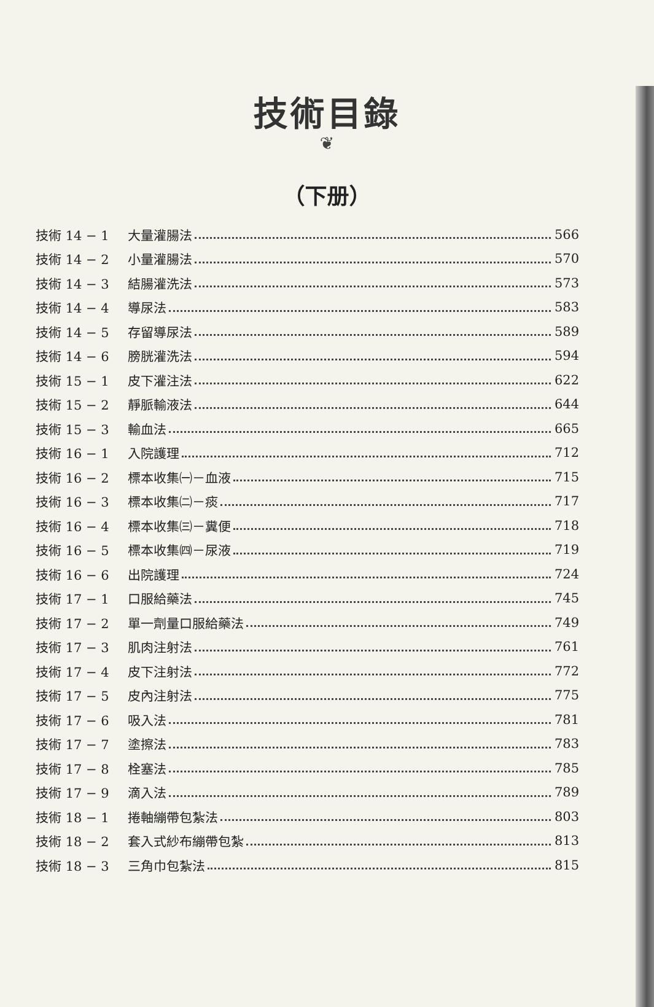技術目錄
❦
（下册）
技術 14 − 1 大量灌腸法 566
技術 14 − 2 小量灌腸法 570
技術 14 − 3 結腸灌洗法 573
技術 14 − 4 導尿法 583
技術 14 − 5 存留導尿法 589
技術 14 − 6 膀胱灌洗法 594
技術 15 − 1 皮下灌注法 622
技術 15 − 2 靜脈輸液法 644
技術 15 − 3 輸血法 665
技術 16 − 1 入院護理 712
技術 16 − 2 標本收集㈠－血液 715
技術 16 − 3 標本收集㈡－痰 717
技術 16 − 4 標本收集㈢－糞便 718
技術 16 − 5 標本收集㈣－尿液 719
技術 16 − 6 出院護理 724
技術 17 − 1 口服給藥法 745
技術 17 − 2 單一劑量口服給藥法 749
技術 17 − 3 肌肉注射法 761
技術 17 − 4 皮下注射法 772
技術 17 − 5 皮內注射法 775
技術 17 − 6 吸入法 781
技術 17 − 7 塗擦法 783
技術 17 − 8 栓塞法 785
技術 17 − 9 滴入法 789
技術 18 − 1 捲軸繃帶包紮法 803
技術 18 − 2 套入式紗布繃帶包紮 813
技術 18 − 3 三角巾包紮法 815